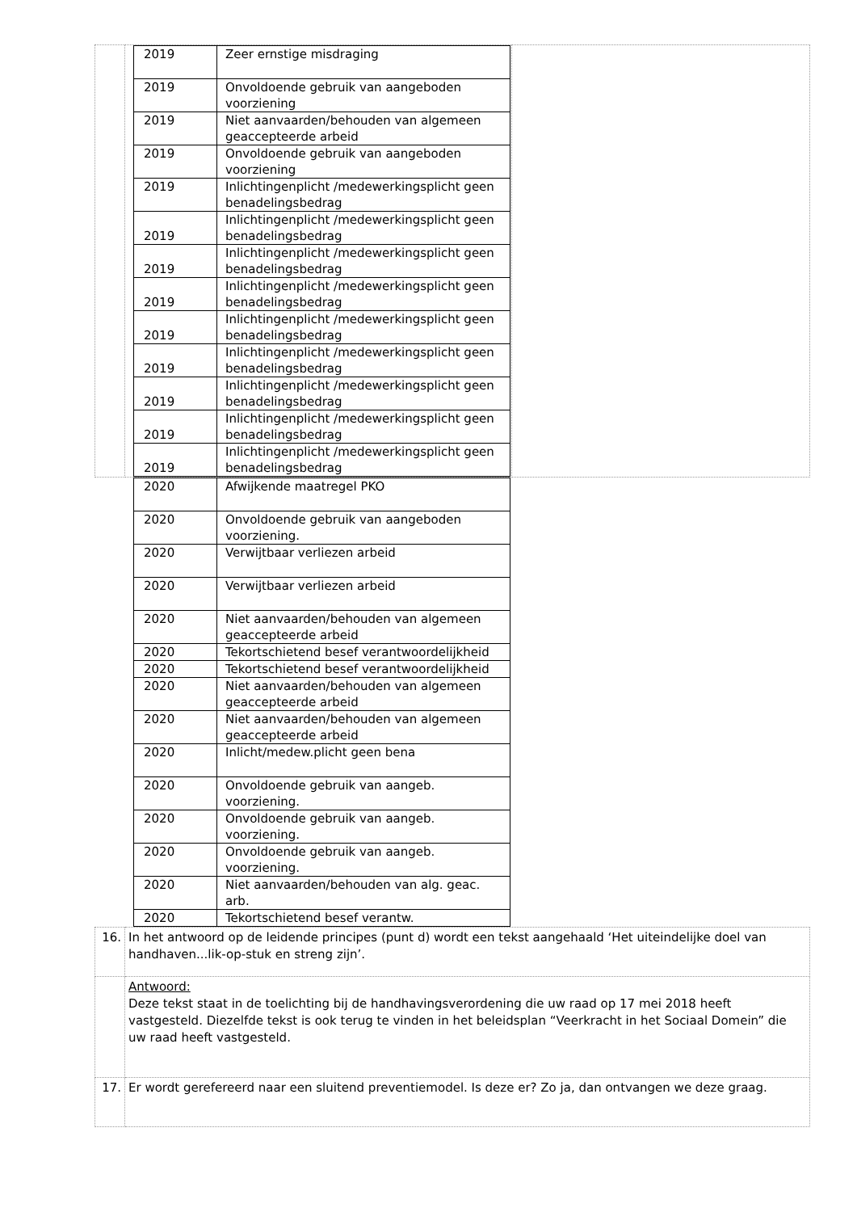| | / 2019 / Zeer ernstige misdraging / / 2019 / Onvoldoende gebruik van aangeboden voorziening / / 2019 / Niet aanvaarden/behouden van algemeen geaccepteerde arbeid / / 2019 / Onvoldoende gebruik van aangeboden voorziening / / 2019 / Inlichtingenplicht /medewerkingsplicht geen benadelingsbedrag / / 2019 / Inlichtingenplicht /medewerkingsplicht geen benadelingsbedrag / / 2019 / Inlichtingenplicht /medewerkingsplicht geen benadelingsbedrag / / 2019 / Inlichtingenplicht /medewerkingsplicht geen benadelingsbedrag / / 2019 / Inlichtingenplicht /medewerkingsplicht geen benadelingsbedrag / / 2019 / Inlichtingenplicht /medewerkingsplicht geen benadelingsbedrag / / 2019 / Inlichtingenplicht /medewerkingsplicht geen benadelingsbedrag / / 2019 / Inlichtingenplicht /medewerkingsplicht geen benadelingsbedrag / / 2019 / Inlichtingenplicht /medewerkingsplicht geen benadelingsbedrag / | |
| 2020 | Afwijkende maatregel PKO |
| 2020 | Onvoldoende gebruik van aangeboden voorziening. |
| 2020 | Verwijtbaar verliezen arbeid |
| 2020 | Verwijtbaar verliezen arbeid |
| 2020 | Niet aanvaarden/behouden van algemeen geaccepteerde arbeid |
| 2020 | Tekortschietend besef verantwoordelijkheid |
| 2020 | Tekortschietend besef verantwoordelijkheid |
| 2020 | Niet aanvaarden/behouden van algemeen geaccepteerde arbeid |
| 2020 | Niet aanvaarden/behouden van algemeen geaccepteerde arbeid |
| 2020 | Inlicht/medew.plicht geen bena |
| 2020 | Onvoldoende gebruik van aangeb. voorziening. |
| 2020 | Onvoldoende gebruik van aangeb. voorziening. |
| 2020 | Onvoldoende gebruik van aangeb. voorziening. |
| 2020 | Niet aanvaarden/behouden van alg. geac. arb. |
| 2020 | Tekortschietend besef verantw. |
| 16. | In het antwoord op de leidende principes (punt d) wordt een tekst aangehaald ‘Het uiteindelijke doel van handhaven...lik-op-stuk en streng zijn’. |
| | Antwoord: Deze tekst staat in de toelichting bij de handhavingsverordening die uw raad op 17 mei 2018 heeft vastgesteld. Diezelfde tekst is ook terug te vinden in het beleidsplan “Veerkracht in het Sociaal Domein” die uw raad heeft vastgesteld. |
| 17. | Er wordt gerefereerd naar een sluitend preventiemodel. Is deze er? Zo ja, dan ontvangen we deze graag. |